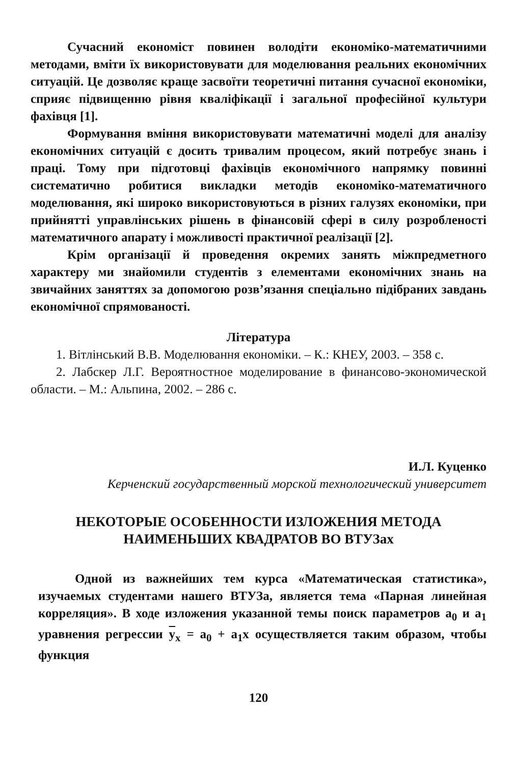Сучасний економіст повинен володіти економіко-математичними методами, вміти їх використовувати для моделювання реальних економічних ситуацій. Це дозволяє краще засвоїти теоретичні питання сучасної економіки, сприяє підвищенню рівня кваліфікації і загальної професійної культури фахівця [1].
Формування вміння використовувати математичні моделі для аналізу економічних ситуацій є досить тривалим процесом, який потребує знань і праці. Тому при підготовці фахівців економічного напрямку повинні систематично робитися викладки методів економіко-математичного моделювання, які широко використовуються в різних галузях економіки, при прийнятті управлінських рішень в фінансовій сфері в силу розробленості математичного апарату і можливості практичної реалізації [2].
Крім організації й проведення окремих занять міжпредметного характеру ми знайомили студентів з елементами економічних знань на звичайних заняттях за допомогою розв’язання спеціально підібраних завдань економічної спрямованості.
Література
1. Вітлінський В.В. Моделювання економіки. – К.: КНЕУ, 2003. – 358 с.
2. Лабскер Л.Г. Вероятностное моделирование в финансово-экономической области. – М.: Альпина, 2002. – 286 с.
И.Л. Куценко
Керченский государственный морской технологический университет
НЕКОТОРЫЕ ОСОБЕННОСТИ ИЗЛОЖЕНИЯ МЕТОДА
НАИМЕНЬШИХ КВАДРАТОВ ВО ВТУЗах
Одной из важнейших тем курса «Математическая статистика», изучаемых студентами нашего ВТУЗа, является тема «Парная линейная корреляция». В ходе изложения указанной темы поиск параметров a<sub>0</sub> и a<sub>1</sub> уравнения регрессии y<sub>x</sub> = a<sub>0</sub> + a<sub>1</sub>x осуществляется таким образом, чтобы функция
120